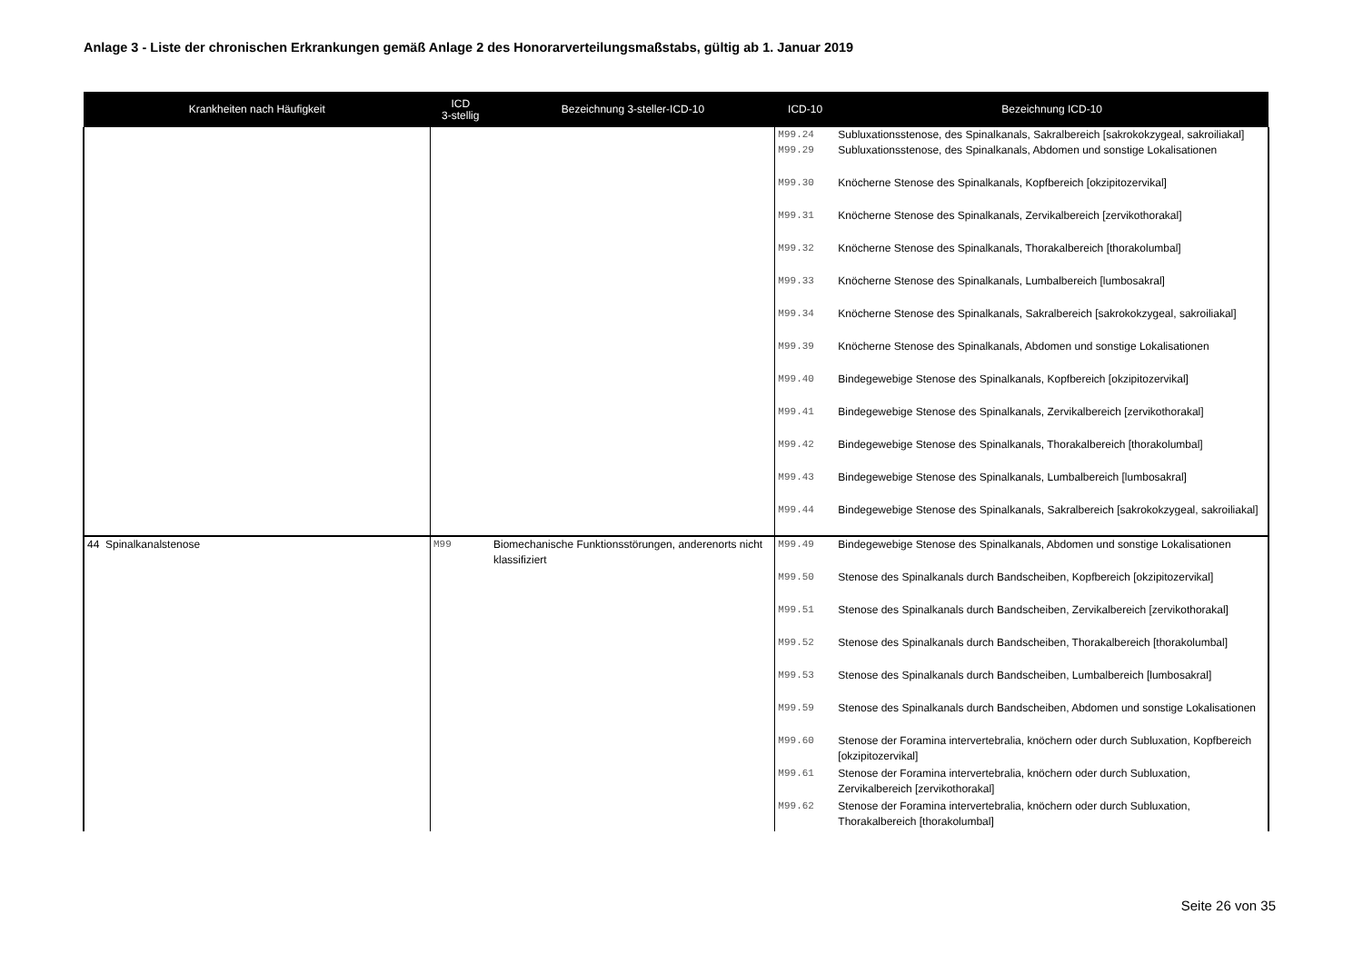Anlage 3 - Liste der chronischen Erkrankungen gemäß Anlage 2 des Honorarverteilungsmaßstabs, gültig ab 1. Januar 2019
| Krankheiten nach Häufigkeit | ICD 3-stellig | Bezeichnung 3-steller-ICD-10 | ICD-10 | Bezeichnung ICD-10 |
| --- | --- | --- | --- | --- |
| | | | M99.24 | Subluxationsstenose, des Spinalkanals, Sakralbereich [sakrokokzygeal, sakroiliakal] |
| | | | M99.29 | Subluxationsstenose, des Spinalkanals, Abdomen und sonstige Lokalisationen |
| | | | M99.30 | Knöcherne Stenose des Spinalkanals, Kopfbereich [okzipitozervikal] |
| | | | M99.31 | Knöcherne Stenose des Spinalkanals, Zervikalbereich [zervikothorakal] |
| | | | M99.32 | Knöcherne Stenose des Spinalkanals, Thorakalbereich [thorakolumbal] |
| | | | M99.33 | Knöcherne Stenose des Spinalkanals, Lumbalbereich [lumbosakral] |
| | | | M99.34 | Knöcherne Stenose des Spinalkanals, Sakralbereich [sakrokokzygeal, sakroiliakal] |
| | | | M99.39 | Knöcherne Stenose des Spinalkanals, Abdomen und sonstige Lokalisationen |
| | | | M99.40 | Bindegewebige Stenose des Spinalkanals, Kopfbereich [okzipitozervikal] |
| | | | M99.41 | Bindegewebige Stenose des Spinalkanals, Zervikalbereich [zervikothorakal] |
| | | | M99.42 | Bindegewebige Stenose des Spinalkanals, Thorakalbereich [thorakolumbal] |
| | | | M99.43 | Bindegewebige Stenose des Spinalkanals, Lumbalbereich [lumbosakral] |
| | | | M99.44 | Bindegewebige Stenose des Spinalkanals, Sakralbereich [sakrokokzygeal, sakroiliakal] |
| 44 Spinalkanalstenose | M99 | Biomechanische Funktionsstörungen, anderenorts nicht klassifiziert | M99.49 | Bindegewebige Stenose des Spinalkanals, Abdomen und sonstige Lokalisationen |
| | | | M99.50 | Stenose des Spinalkanals durch Bandscheiben, Kopfbereich [okzipitozervikal] |
| | | | M99.51 | Stenose des Spinalkanals durch Bandscheiben, Zervikalbereich [zervikothorakal] |
| | | | M99.52 | Stenose des Spinalkanals durch Bandscheiben, Thorakalbereich [thorakolumbal] |
| | | | M99.53 | Stenose des Spinalkanals durch Bandscheiben, Lumbalbereich [lumbosakral] |
| | | | M99.59 | Stenose des Spinalkanals durch Bandscheiben, Abdomen und sonstige Lokalisationen |
| | | | M99.60 | Stenose der Foramina intervertebralia, knöchern oder durch Subluxation, Kopfbereich [okzipitozervikal] |
| | | | M99.61 | Stenose der Foramina intervertebralia, knöchern oder durch Subluxation, Zervikalbereich [zervikothorakal] |
| | | | M99.62 | Stenose der Foramina intervertebralia, knöchern oder durch Subluxation, Thorakalbereich [thorakolumbal] |
Seite 26 von 35